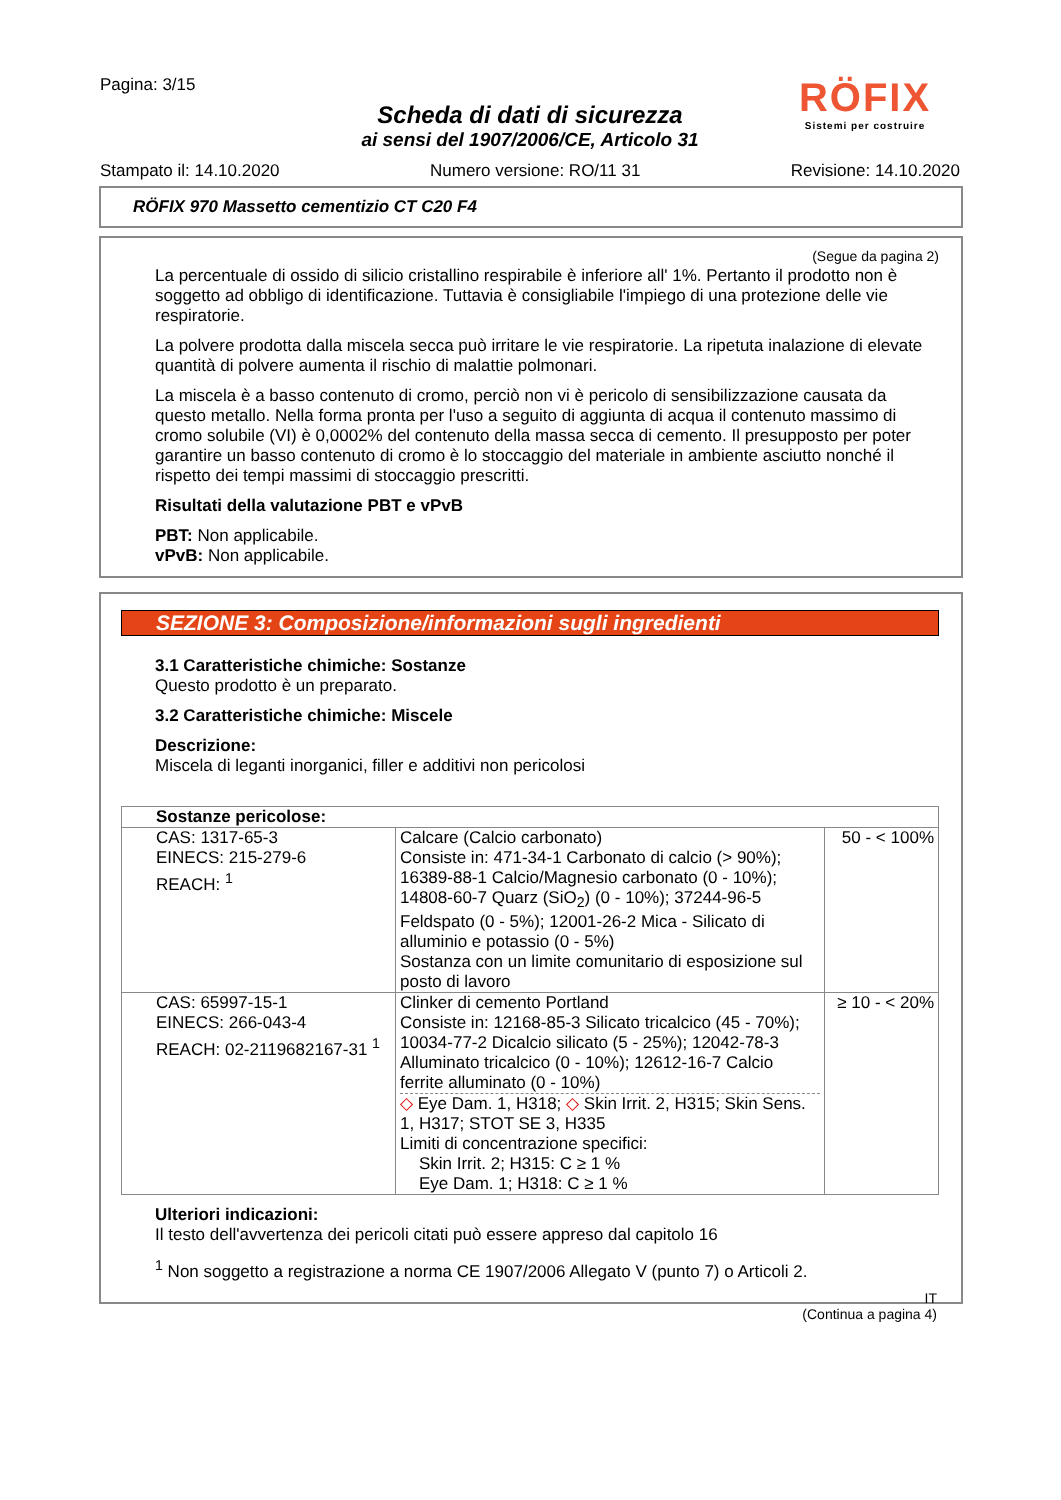Pagina: 3/15
RÖFIX
Sistemi per costruire
Scheda di dati di sicurezza
ai sensi del 1907/2006/CE, Articolo 31
Stampato il: 14.10.2020 Numero versione: RO/11 31 Revisione: 14.10.2020
RÖFIX 970 Massetto cementizio CT C20 F4
(Segue da pagina 2)
La percentuale di ossido di silicio cristallino respirabile è inferiore all' 1%. Pertanto il prodotto non è soggetto ad obbligo di identificazione. Tuttavia è consigliabile l'impiego di una protezione delle vie respiratorie.
La polvere prodotta dalla miscela secca può irritare le vie respiratorie. La ripetuta inalazione di elevate quantità di polvere aumenta il rischio di malattie polmonari.
La miscela è a basso contenuto di cromo, perciò non vi è pericolo di sensibilizzazione causata da questo metallo. Nella forma pronta per l'uso a seguito di aggiunta di acqua il contenuto massimo di cromo solubile (VI) è 0,0002% del contenuto della massa secca di cemento. Il presupposto per poter garantire un basso contenuto di cromo è lo stoccaggio del materiale in ambiente asciutto nonché il rispetto dei tempi massimi di stoccaggio prescritti.
Risultati della valutazione PBT e vPvB
PBT: Non applicabile.
vPvB: Non applicabile.
SEZIONE 3: Composizione/informazioni sugli ingredienti
3.1 Caratteristiche chimiche: Sostanze
Questo prodotto è un preparato.
3.2 Caratteristiche chimiche: Miscele
Descrizione:
Miscela di leganti inorganici, filler e additivi non pericolosi
| Sostanze pericolose: | | |
| CAS: 1317-65-3 EINECS: 215-279-6 REACH: <sup>1</sup> | Calcare (Calcio carbonato) Consiste in: 471-34-1 Carbonato di calcio (> 90%); 16389-88-1 Calcio/Magnesio carbonato (0 - 10%); 14808-60-7 Quarz (SiO<sub>2</sub>) (0 - 10%); 37244-96-5 Feldspato (0 - 5%); 12001-26-2 Mica - Silicato di alluminio e potassio (0 - 5%) Sostanza con un limite comunitario di esposizione sul posto di lavoro | 50 - < 100% |
| CAS: 65997-15-1 EINECS: 266-043-4 REACH: 02-2119682167-31 <sup>1</sup> | Clinker di cemento Portland Consiste in: 12168-85-3 Silicato tricalcico (45 - 70%); 10034-77-2 Dicalcio silicato (5 - 25%); 12042-78-3 Alluminato tricalcico (0 - 10%); 12612-16-7 Calcio ferrite alluminato (0 - 10%) ◇ Eye Dam. 1, H318; ◇ Skin Irrit. 2, H315; Skin Sens. 1, H317; STOT SE 3, H335 Limiti di concentrazione specifici: Skin Irrit. 2; H315: C ≥ 1 % Eye Dam. 1; H318: C ≥ 1 % | ≥ 10 - < 20% |
Ulteriori indicazioni:
Il testo dell'avvertenza dei pericoli citati può essere appreso dal capitolo 16
<sup>1</sup> Non soggetto a registrazione a norma CE 1907/2006 Allegato V (punto 7) o Articoli 2.
IT
(Continua a pagina 4)